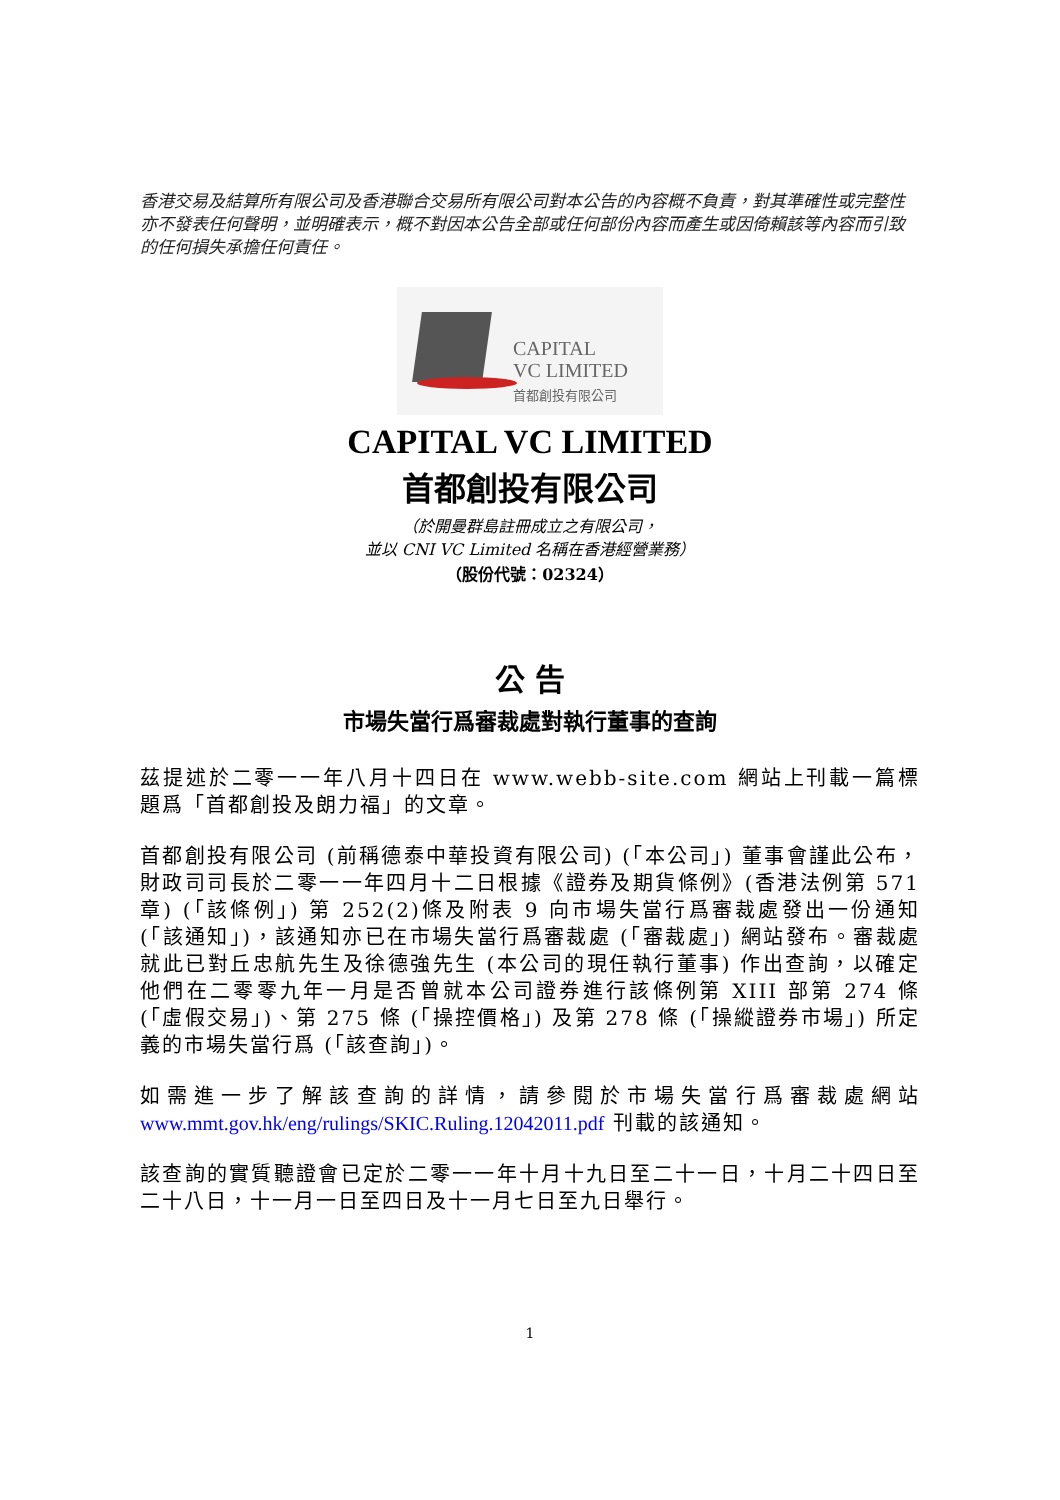香港交易及結算所有限公司及香港聯合交易所有限公司對本公告的內容概不負責，對其準確性或完整性亦不發表任何聲明，並明確表示，概不對因本公告全部或任何部份內容而產生或因倚賴該等內容而引致的任何損失承擔任何責任。
CAPITAL
VC LIMITED
首都創投有限公司
CAPITAL VC LIMITED
首都創投有限公司
（於開曼群島註冊成立之有限公司，
並以 CNI VC Limited 名稱在香港經營業務）
（股份代號：02324）
公 告
市場失當行爲審裁處對執行董事的查詢
茲提述於二零一一年八月十四日在 www.webb-site.com 網站上刊載一篇標題爲「首都創投及朗力福」的文章。
首都創投有限公司 (前稱德泰中華投資有限公司) (「本公司」) 董事會謹此公布，財政司司長於二零一一年四月十二日根據《證券及期貨條例》(香港法例第 571 章) (「該條例」) 第 252(2)條及附表 9 向市場失當行爲審裁處發出一份通知 (「該通知」)，該通知亦已在市場失當行爲審裁處 (「審裁處」) 網站發布。審裁處就此已對丘忠航先生及徐德強先生 (本公司的現任執行董事) 作出查詢，以確定他們在二零零九年一月是否曾就本公司證券進行該條例第 XIII 部第 274 條 (「虛假交易」)、第 275 條 (「操控價格」) 及第 278 條 (「操縱證券市場」) 所定義的市場失當行爲 (「該查詢」)。
如需進一步了解該查詢的詳情，請參閱於市場失當行爲審裁處網站 www.mmt.gov.hk/eng/rulings/SKIC.Ruling.12042011.pdf 刊載的該通知。
該查詢的實質聽證會已定於二零一一年十月十九日至二十一日，十月二十四日至二十八日，十一月一日至四日及十一月七日至九日舉行。
1